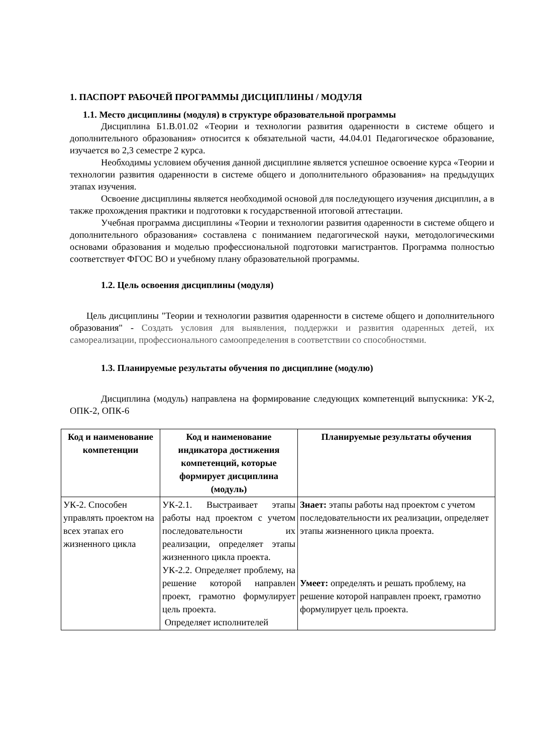1. ПАСПОРТ РАБОЧЕЙ ПРОГРАММЫ ДИСЦИПЛИНЫ / МОДУЛЯ
1.1. Место дисциплины (модуля) в структуре образовательной программы
Дисциплина Б1.В.01.02 «Теории и технологии развития одаренности в системе общего и дополнительного образования» относится к обязательной части, 44.04.01 Педагогическое образование, изучается во 2,3 семестре 2 курса.
Необходимы условием обучения данной дисциплине является успешное освоение курса «Теории и технологии развития одаренности в системе общего и дополнительного образования» на предыдущих этапах изучения.
Освоение дисциплины является необходимой основой для последующего изучения дисциплин, а в также прохождения практики и подготовки к государственной итоговой аттестации.
Учебная программа дисциплины «Теории и технологии развития одаренности в системе общего и дополнительного образования» составлена с пониманием педагогической науки, методологическими основами образования и моделью профессиональной подготовки магистрантов. Программа полностью соответствует ФГОС ВО и учебному плану образовательной программы.
1.2. Цель освоения дисциплины (модуля)
Цель дисциплины "Теории и технологии развития одаренности в системе общего и дополнительного образования" - Создать условия для выявления, поддержки и развития одаренных детей, их самореализации, профессионального самоопределения в соответствии со способностями.
1.3. Планируемые результаты обучения по дисциплине (модулю)
Дисциплина (модуль) направлена на формирование следующих компетенций выпускника: УК-2, ОПК-2, ОПК-6
| Код и наименование компетенции | Код и наименование индикатора достижения компетенций, которые формирует дисциплина (модуль) | Планируемые результаты обучения |
| --- | --- | --- |
| УК-2. Способен управлять проектом на всех этапах его жизненного цикла | УК-2.1. Выстраивает этапы работы над проектом с учетом последовательности их реализации, определяет этапы жизненного цикла проекта. УК-2.2. Определяет проблему, на решение которой направлен проект, грамотно формулирует цель проекта. Определяет исполнителей | Знает: этапы работы над проектом с учетом последовательности их реализации, определяет этапы жизненного цикла проекта. Умеет: определять и решать проблему, на решение которой направлен проект, грамотно формулирует цель проекта. |